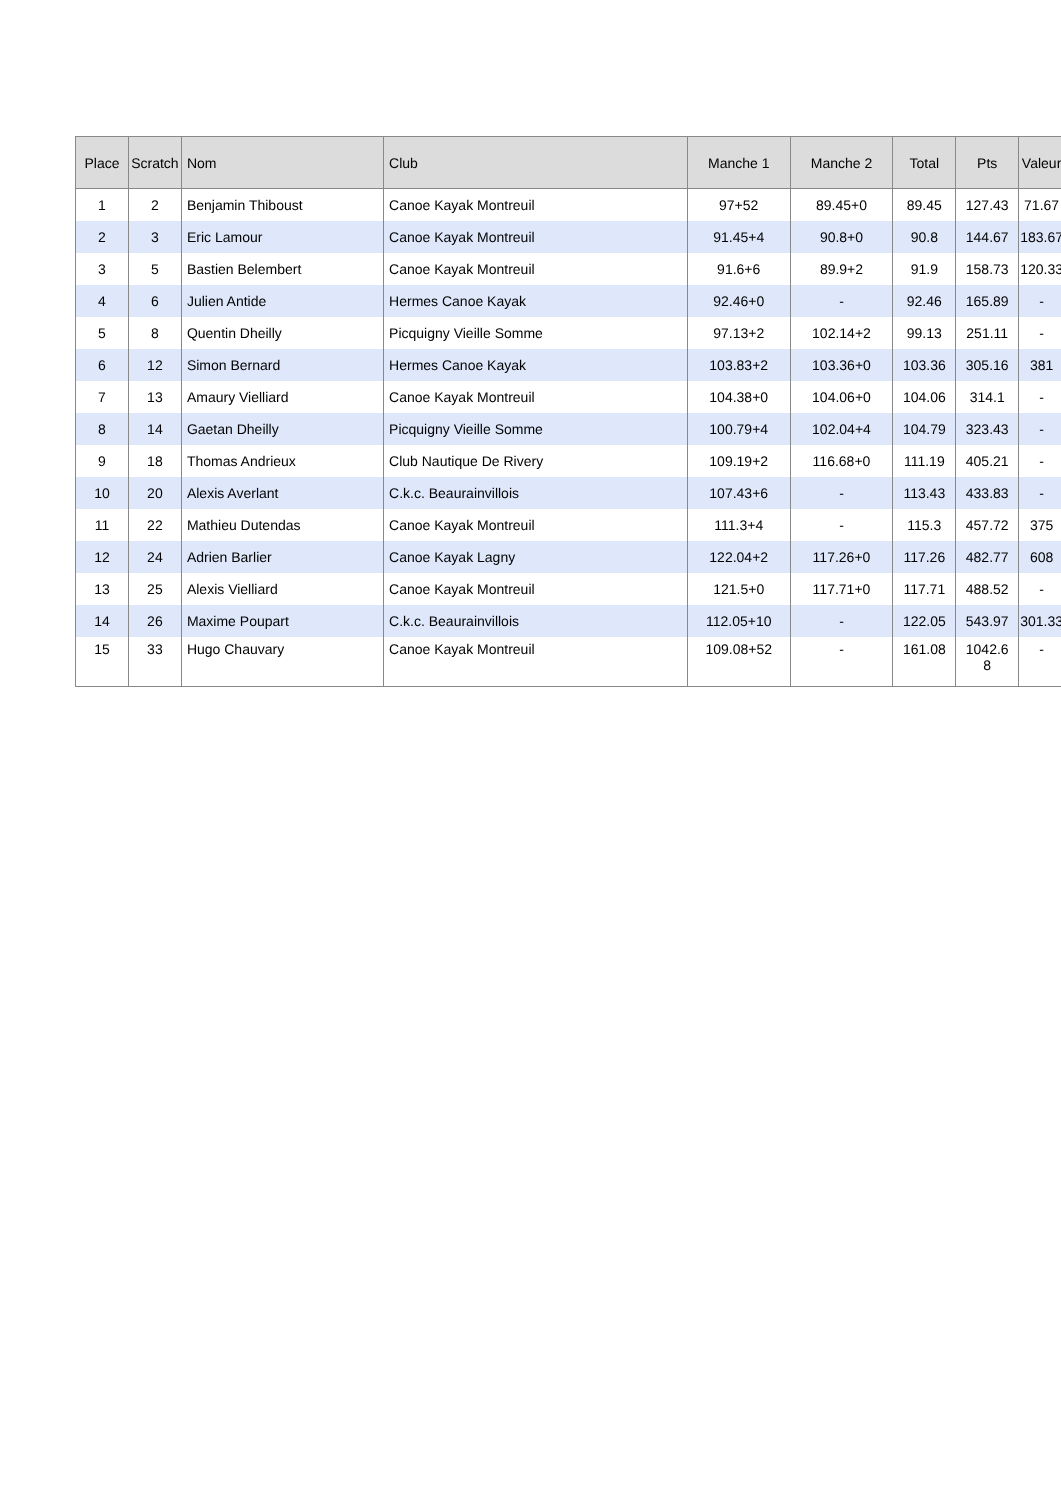| Place | Scratch | Nom | Club | Manche 1 | Manche 2 | Total | Pts | Valeur |
| --- | --- | --- | --- | --- | --- | --- | --- | --- |
| 1 | 2 | Benjamin Thiboust | Canoe Kayak Montreuil | 97+52 | 89.45+0 | 89.45 | 127.43 | 71.67 |
| 2 | 3 | Eric Lamour | Canoe Kayak Montreuil | 91.45+4 | 90.8+0 | 90.8 | 144.67 | 183.67 |
| 3 | 5 | Bastien Belembert | Canoe Kayak Montreuil | 91.6+6 | 89.9+2 | 91.9 | 158.73 | 120.33 |
| 4 | 6 | Julien Antide | Hermes Canoe Kayak | 92.46+0 | - | 92.46 | 165.89 | - |
| 5 | 8 | Quentin Dheilly | Picquigny Vieille Somme | 97.13+2 | 102.14+2 | 99.13 | 251.11 | - |
| 6 | 12 | Simon Bernard | Hermes Canoe Kayak | 103.83+2 | 103.36+0 | 103.36 | 305.16 | 381 |
| 7 | 13 | Amaury Vielliard | Canoe Kayak Montreuil | 104.38+0 | 104.06+0 | 104.06 | 314.1 | - |
| 8 | 14 | Gaetan Dheilly | Picquigny Vieille Somme | 100.79+4 | 102.04+4 | 104.79 | 323.43 | - |
| 9 | 18 | Thomas Andrieux | Club Nautique De Rivery | 109.19+2 | 116.68+0 | 111.19 | 405.21 | - |
| 10 | 20 | Alexis Averlant | C.k.c. Beaurainvillois | 107.43+6 | - | 113.43 | 433.83 | - |
| 11 | 22 | Mathieu Dutendas | Canoe Kayak Montreuil | 111.3+4 | - | 115.3 | 457.72 | 375 |
| 12 | 24 | Adrien Barlier | Canoe Kayak Lagny | 122.04+2 | 117.26+0 | 117.26 | 482.77 | 608 |
| 13 | 25 | Alexis Vielliard | Canoe Kayak Montreuil | 121.5+0 | 117.71+0 | 117.71 | 488.52 | - |
| 14 | 26 | Maxime Poupart | C.k.c. Beaurainvillois | 112.05+10 | - | 122.05 | 543.97 | 301.33 |
| 15 | 33 | Hugo Chauvary | Canoe Kayak Montreuil | 109.08+52 | - | 161.08 | 1042.6 8 | - |